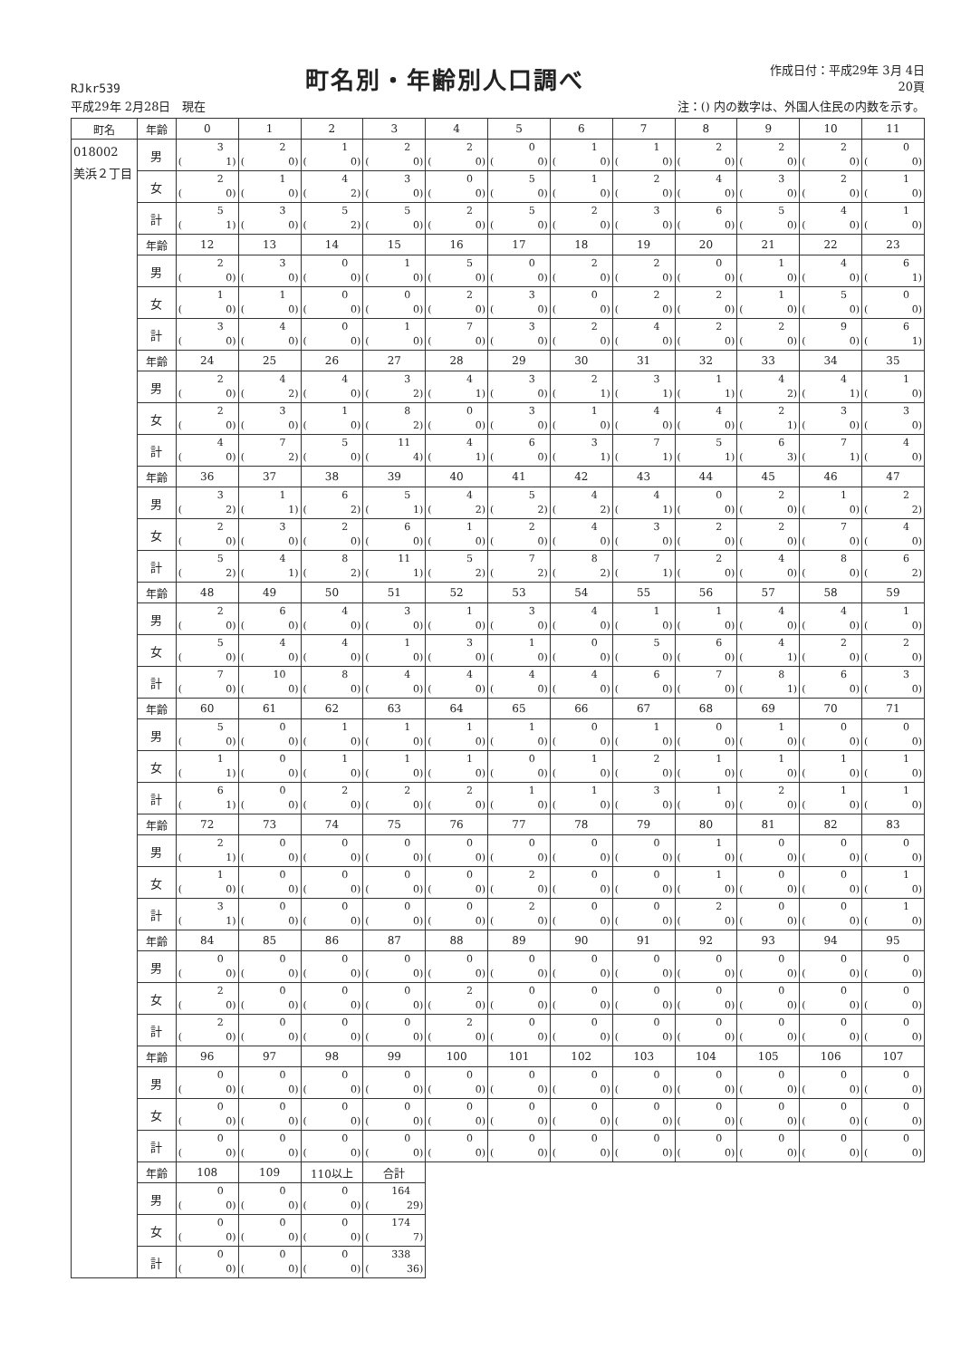RJkr539
町名別・年齢別人口調べ
作成日付：平成29年 3月 4日
20頁
平成29年 2月28日　現在 注：() 内の数字は、外国人住民の内数を示す。
| 町名 | 年齢 | 0 | 1 | 2 | 3 | 4 | 5 | 6 | 7 | 8 | 9 | 10 | 11 |
| --- | --- | --- | --- | --- | --- | --- | --- | --- | --- | --- | --- | --- | --- |
| 018002 美浜２丁目 | 男 | 3 ( 1) | 2 ( 0) | 1 ( 0) | 2 ( 0) | 2 ( 0) | 0 ( 0) | 1 ( 0) | 1 ( 0) | 2 ( 0) | 2 ( 0) | 2 ( 0) | 0 ( 0) |
| | 女 | 2 ( 0) | 1 ( 0) | 4 ( 2) | 3 ( 0) | 0 ( 0) | 5 ( 0) | 1 ( 0) | 2 ( 0) | 4 ( 0) | 3 ( 0) | 2 ( 0) | 1 ( 0) |
| | 計 | 5 ( 1) | 3 ( 0) | 5 ( 2) | 5 ( 0) | 2 ( 0) | 5 ( 0) | 2 ( 0) | 3 ( 0) | 6 ( 0) | 5 ( 0) | 4 ( 0) | 1 ( 0) |
| | 年齢 | 12 | 13 | 14 | 15 | 16 | 17 | 18 | 19 | 20 | 21 | 22 | 23 |
| | 男 | 2 ( 0) | 3 ( 0) | 0 ( 0) | 1 ( 0) | 5 ( 0) | 0 ( 0) | 2 ( 0) | 2 ( 0) | 0 ( 0) | 1 ( 0) | 4 ( 0) | 6 ( 1) |
| | 女 | 1 ( 0) | 1 ( 0) | 0 ( 0) | 0 ( 0) | 2 ( 0) | 3 ( 0) | 0 ( 0) | 2 ( 0) | 2 ( 0) | 1 ( 0) | 5 ( 0) | 0 ( 0) |
| | 計 | 3 ( 0) | 4 ( 0) | 0 ( 0) | 1 ( 0) | 7 ( 0) | 3 ( 0) | 2 ( 0) | 4 ( 0) | 2 ( 0) | 2 ( 0) | 9 ( 0) | 6 ( 1) |
| | 年齢 | 24 | 25 | 26 | 27 | 28 | 29 | 30 | 31 | 32 | 33 | 34 | 35 |
| | 男 | 2 ( 0) | 4 ( 2) | 4 ( 0) | 3 ( 2) | 4 ( 1) | 3 ( 0) | 2 ( 1) | 3 ( 1) | 1 ( 1) | 4 ( 2) | 4 ( 1) | 1 ( 0) |
| | 女 | 2 ( 0) | 3 ( 0) | 1 ( 0) | 8 ( 2) | 0 ( 0) | 3 ( 0) | 1 ( 0) | 4 ( 0) | 4 ( 0) | 2 ( 1) | 3 ( 0) | 3 ( 0) |
| | 計 | 4 ( 0) | 7 ( 2) | 5 ( 0) | 11 ( 4) | 4 ( 1) | 6 ( 0) | 3 ( 1) | 7 ( 1) | 5 ( 1) | 6 ( 3) | 7 ( 1) | 4 ( 0) |
| | 年齢 | 36 | 37 | 38 | 39 | 40 | 41 | 42 | 43 | 44 | 45 | 46 | 47 |
| | 男 | 3 ( 2) | 1 ( 1) | 6 ( 2) | 5 ( 1) | 4 ( 2) | 5 ( 2) | 4 ( 2) | 4 ( 1) | 0 ( 0) | 2 ( 0) | 1 ( 0) | 2 ( 2) |
| | 女 | 2 ( 0) | 3 ( 0) | 2 ( 0) | 6 ( 0) | 1 ( 0) | 2 ( 0) | 4 ( 0) | 3 ( 0) | 2 ( 0) | 2 ( 0) | 7 ( 0) | 4 ( 0) |
| | 計 | 5 ( 2) | 4 ( 1) | 8 ( 2) | 11 ( 1) | 5 ( 2) | 7 ( 2) | 8 ( 2) | 7 ( 1) | 2 ( 0) | 4 ( 0) | 8 ( 0) | 6 ( 2) |
| | 年齢 | 48 | 49 | 50 | 51 | 52 | 53 | 54 | 55 | 56 | 57 | 58 | 59 |
| | 男 | 2 ( 0) | 6 ( 0) | 4 ( 0) | 3 ( 0) | 1 ( 0) | 3 ( 0) | 4 ( 0) | 1 ( 0) | 1 ( 0) | 4 ( 0) | 4 ( 0) | 1 ( 0) |
| | 女 | 5 ( 0) | 4 ( 0) | 4 ( 0) | 1 ( 0) | 3 ( 0) | 1 ( 0) | 0 ( 0) | 5 ( 0) | 6 ( 0) | 4 ( 1) | 2 ( 0) | 2 ( 0) |
| | 計 | 7 ( 0) | 10 ( 0) | 8 ( 0) | 4 ( 0) | 4 ( 0) | 4 ( 0) | 4 ( 0) | 6 ( 0) | 7 ( 0) | 8 ( 1) | 6 ( 0) | 3 ( 0) |
| | 年齢 | 60 | 61 | 62 | 63 | 64 | 65 | 66 | 67 | 68 | 69 | 70 | 71 |
| | 男 | 5 ( 0) | 0 ( 0) | 1 ( 0) | 1 ( 0) | 1 ( 0) | 1 ( 0) | 0 ( 0) | 1 ( 0) | 0 ( 0) | 1 ( 0) | 0 ( 0) | 0 ( 0) |
| | 女 | 1 ( 1) | 0 ( 0) | 1 ( 0) | 1 ( 0) | 1 ( 0) | 0 ( 0) | 1 ( 0) | 2 ( 0) | 1 ( 0) | 1 ( 0) | 1 ( 0) | 1 ( 0) |
| | 計 | 6 ( 1) | 0 ( 0) | 2 ( 0) | 2 ( 0) | 2 ( 0) | 1 ( 0) | 1 ( 0) | 3 ( 0) | 1 ( 0) | 2 ( 0) | 1 ( 0) | 1 ( 0) |
| | 年齢 | 72 | 73 | 74 | 75 | 76 | 77 | 78 | 79 | 80 | 81 | 82 | 83 |
| | 男 | 2 ( 1) | 0 ( 0) | 0 ( 0) | 0 ( 0) | 0 ( 0) | 0 ( 0) | 0 ( 0) | 0 ( 0) | 1 ( 0) | 0 ( 0) | 0 ( 0) | 0 ( 0) |
| | 女 | 1 ( 0) | 0 ( 0) | 0 ( 0) | 0 ( 0) | 0 ( 0) | 2 ( 0) | 0 ( 0) | 0 ( 0) | 1 ( 0) | 0 ( 0) | 0 ( 0) | 1 ( 0) |
| | 計 | 3 ( 1) | 0 ( 0) | 0 ( 0) | 0 ( 0) | 0 ( 0) | 2 ( 0) | 0 ( 0) | 0 ( 0) | 2 ( 0) | 0 ( 0) | 0 ( 0) | 1 ( 0) |
| | 年齢 | 84 | 85 | 86 | 87 | 88 | 89 | 90 | 91 | 92 | 93 | 94 | 95 |
| | 男 | 0 ( 0) | 0 ( 0) | 0 ( 0) | 0 ( 0) | 0 ( 0) | 0 ( 0) | 0 ( 0) | 0 ( 0) | 0 ( 0) | 0 ( 0) | 0 ( 0) | 0 ( 0) |
| | 女 | 2 ( 0) | 0 ( 0) | 0 ( 0) | 0 ( 0) | 2 ( 0) | 0 ( 0) | 0 ( 0) | 0 ( 0) | 0 ( 0) | 0 ( 0) | 0 ( 0) | 0 ( 0) |
| | 計 | 2 ( 0) | 0 ( 0) | 0 ( 0) | 0 ( 0) | 2 ( 0) | 0 ( 0) | 0 ( 0) | 0 ( 0) | 0 ( 0) | 0 ( 0) | 0 ( 0) | 0 ( 0) |
| | 年齢 | 96 | 97 | 98 | 99 | 100 | 101 | 102 | 103 | 104 | 105 | 106 | 107 |
| | 男 | 0 ( 0) | 0 ( 0) | 0 ( 0) | 0 ( 0) | 0 ( 0) | 0 ( 0) | 0 ( 0) | 0 ( 0) | 0 ( 0) | 0 ( 0) | 0 ( 0) | 0 ( 0) |
| | 女 | 0 ( 0) | 0 ( 0) | 0 ( 0) | 0 ( 0) | 0 ( 0) | 0 ( 0) | 0 ( 0) | 0 ( 0) | 0 ( 0) | 0 ( 0) | 0 ( 0) | 0 ( 0) |
| | 計 | 0 ( 0) | 0 ( 0) | 0 ( 0) | 0 ( 0) | 0 ( 0) | 0 ( 0) | 0 ( 0) | 0 ( 0) | 0 ( 0) | 0 ( 0) | 0 ( 0) | 0 ( 0) |
| | 年齢 | 108 | 109 | 110以上 | 合計 | | | | | | | | |
| | 男 | 0 ( 0) | 0 ( 0) | 0 ( 0) | 164 ( 29) | | | | | | | | |
| | 女 | 0 ( 0) | 0 ( 0) | 0 ( 0) | 174 ( 7) | | | | | | | | |
| | 計 | 0 ( 0) | 0 ( 0) | 0 ( 0) | 338 ( 36) | | | | | | | | |